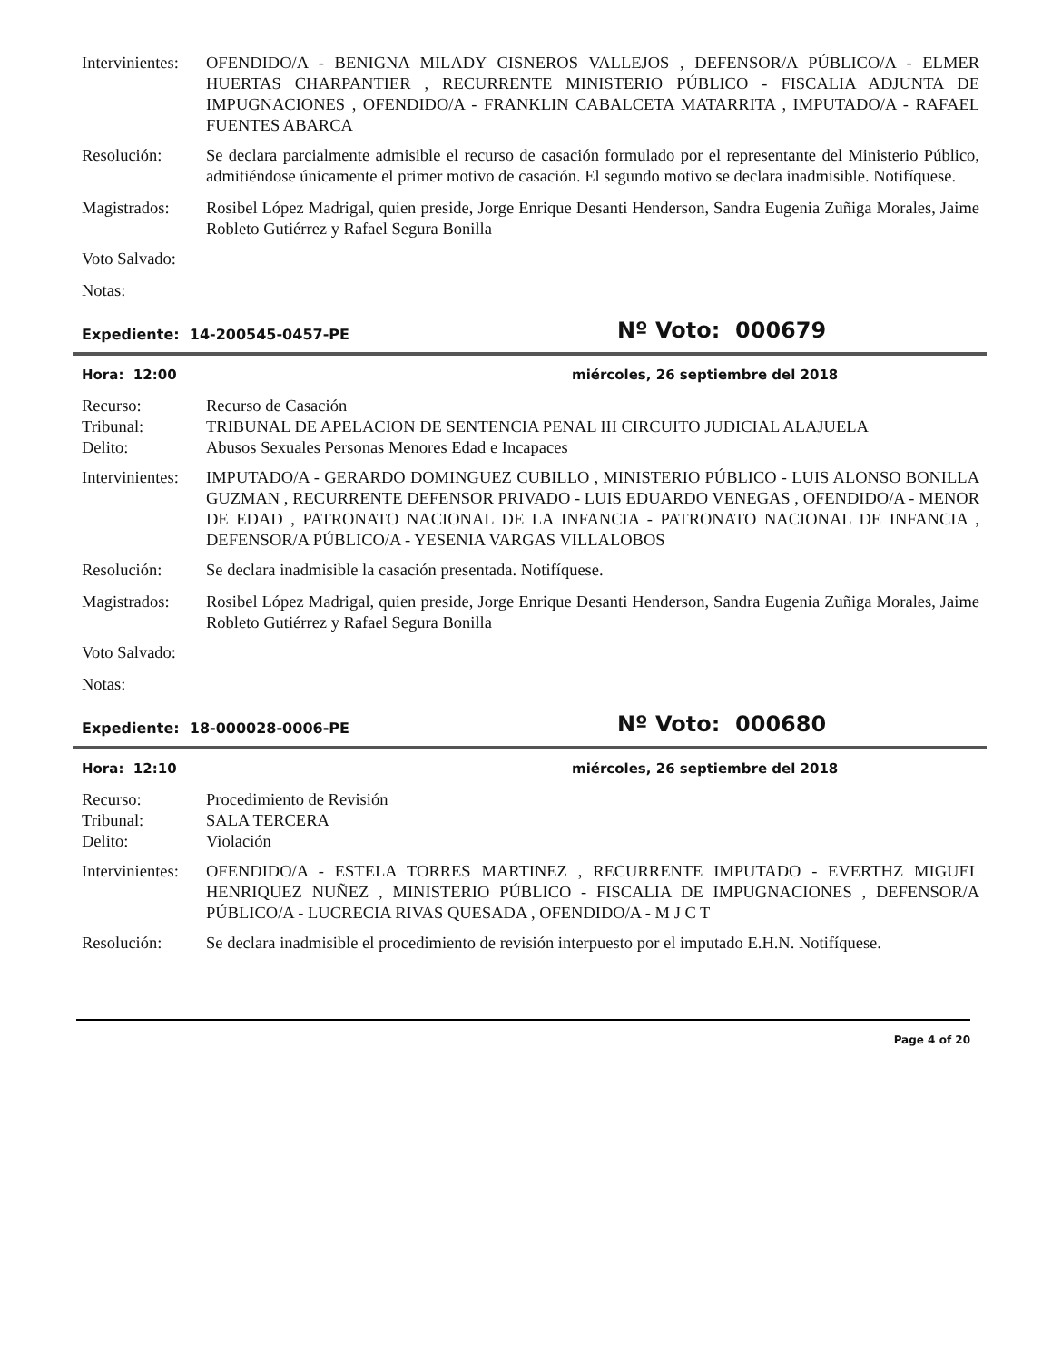Intervinientes:
OFENDIDO/A - BENIGNA MILADY CISNEROS VALLEJOS , DEFENSOR/A PÚBLICO/A - ELMER HUERTAS CHARPANTIER , RECURRENTE MINISTERIO PÚBLICO - FISCALIA ADJUNTA DE IMPUGNACIONES , OFENDIDO/A - FRANKLIN CABALCETA MATARRITA , IMPUTADO/A - RAFAEL FUENTES ABARCA
Resolución: Se declara parcialmente admisible el recurso de casación formulado por el representante del Ministerio Público, admitiéndose únicamente el primer motivo de casación. El segundo motivo se declara inadmisible. Notifíquese.
Magistrados: Rosibel López Madrigal, quien preside, Jorge Enrique Desanti Henderson, Sandra Eugenia Zuñiga Morales, Jaime Robleto Gutiérrez y Rafael Segura Bonilla
Voto Salvado:
Notas:
Expediente: 14-200545-0457-PE
Nº Voto: 000679
Hora: 12:00 miércoles, 26 septiembre del 2018
Recurso: Recurso de Casación
Tribunal: TRIBUNAL DE APELACION DE SENTENCIA PENAL III CIRCUITO JUDICIAL ALAJUELA
Delito: Abusos Sexuales Personas Menores Edad e Incapaces
Intervinientes:
IMPUTADO/A - GERARDO DOMINGUEZ CUBILLO , MINISTERIO PÚBLICO - LUIS ALONSO BONILLA GUZMAN , RECURRENTE DEFENSOR PRIVADO - LUIS EDUARDO VENEGAS , OFENDIDO/A - MENOR DE EDAD , PATRONATO NACIONAL DE LA INFANCIA - PATRONATO NACIONAL DE INFANCIA , DEFENSOR/A PÚBLICO/A - YESENIA VARGAS VILLALOBOS
Resolución: Se declara inadmisible la casación presentada. Notifíquese.
Magistrados: Rosibel López Madrigal, quien preside, Jorge Enrique Desanti Henderson, Sandra Eugenia Zuñiga Morales, Jaime Robleto Gutiérrez y Rafael Segura Bonilla
Voto Salvado:
Notas:
Expediente: 18-000028-0006-PE
Nº Voto: 000680
Hora: 12:10 miércoles, 26 septiembre del 2018
Recurso: Procedimiento de Revisión
Tribunal: SALA TERCERA
Delito: Violación
Intervinientes:
OFENDIDO/A - ESTELA TORRES MARTINEZ , RECURRENTE IMPUTADO - EVERTHZ MIGUEL HENRIQUEZ NUÑEZ , MINISTERIO PÚBLICO - FISCALIA DE IMPUGNACIONES , DEFENSOR/A PÚBLICO/A - LUCRECIA RIVAS QUESADA , OFENDIDO/A - M J C T
Resolución: Se declara inadmisible el procedimiento de revisión interpuesto por el imputado E.H.N. Notifíquese.
Page 4 of 20